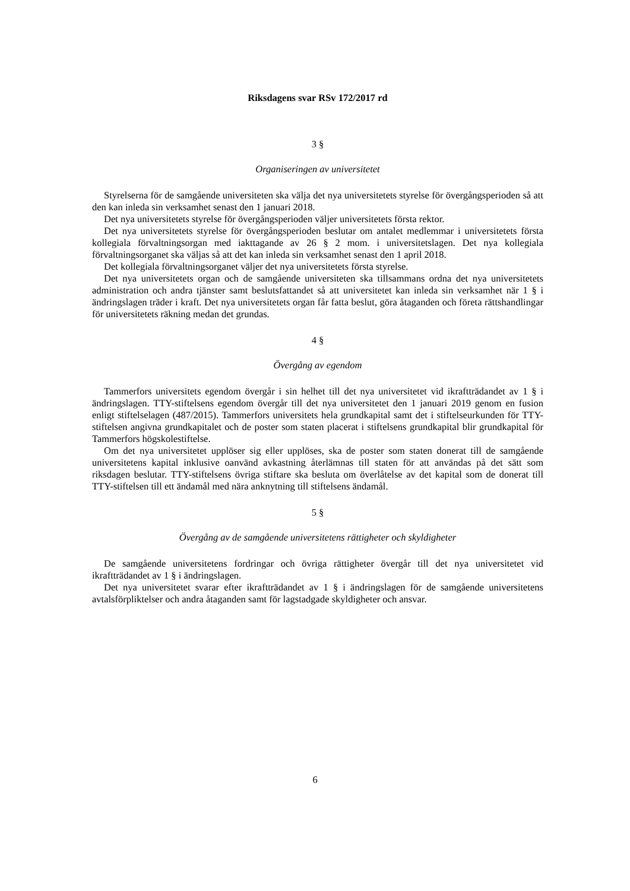Riksdagens svar RSv 172/2017 rd
3 §
Organiseringen av universitetet
Styrelserna för de samgående universiteten ska välja det nya universitetets styrelse för övergångsperioden så att den kan inleda sin verksamhet senast den 1 januari 2018.
Det nya universitetets styrelse för övergångsperioden väljer universitetets första rektor.
Det nya universitetets styrelse för övergångsperioden beslutar om antalet medlemmar i universitetets första kollegiala förvaltningsorgan med iakttagande av 26 § 2 mom. i universitetslagen. Det nya kollegiala förvaltningsorganet ska väljas så att det kan inleda sin verksamhet senast den 1 april 2018.
Det kollegiala förvaltningsorganet väljer det nya universitetets första styrelse.
Det nya universitetets organ och de samgående universiteten ska tillsammans ordna det nya universitetets administration och andra tjänster samt beslutsfattandet så att universitetet kan inleda sin verksamhet när 1 § i ändringslagen träder i kraft. Det nya universitetets organ får fatta beslut, göra åtaganden och företa rättshandlingar för universitetets räkning medan det grundas.
4 §
Övergång av egendom
Tammerfors universitets egendom övergår i sin helhet till det nya universitetet vid ikraftträdandet av 1 § i ändringslagen. TTY-stiftelsens egendom övergår till det nya universitetet den 1 januari 2019 genom en fusion enligt stiftelselagen (487/2015). Tammerfors universitets hela grundkapital samt det i stiftelseurkunden för TTY-stiftelsen angivna grundkapitalet och de poster som staten placerat i stiftelsens grundkapital blir grundkapital för Tammerfors högskolestiftelse.
Om det nya universitetet upplöser sig eller upplöses, ska de poster som staten donerat till de samgående universitetens kapital inklusive oanvänd avkastning återlämnas till staten för att användas på det sätt som riksdagen beslutar. TTY-stiftelsens övriga stiftare ska besluta om överlåtelse av det kapital som de donerat till TTY-stiftelsen till ett ändamål med nära anknytning till stiftelsens ändamål.
5 §
Övergång av de samgående universitetens rättigheter och skyldigheter
De samgående universitetens fordringar och övriga rättigheter övergår till det nya universitetet vid ikraftträdandet av 1 § i ändringslagen.
Det nya universitetet svarar efter ikraftträdandet av 1 § i ändringslagen för de samgående universitetens avtalsförpliktelser och andra åtaganden samt för lagstadgade skyldigheter och ansvar.
6